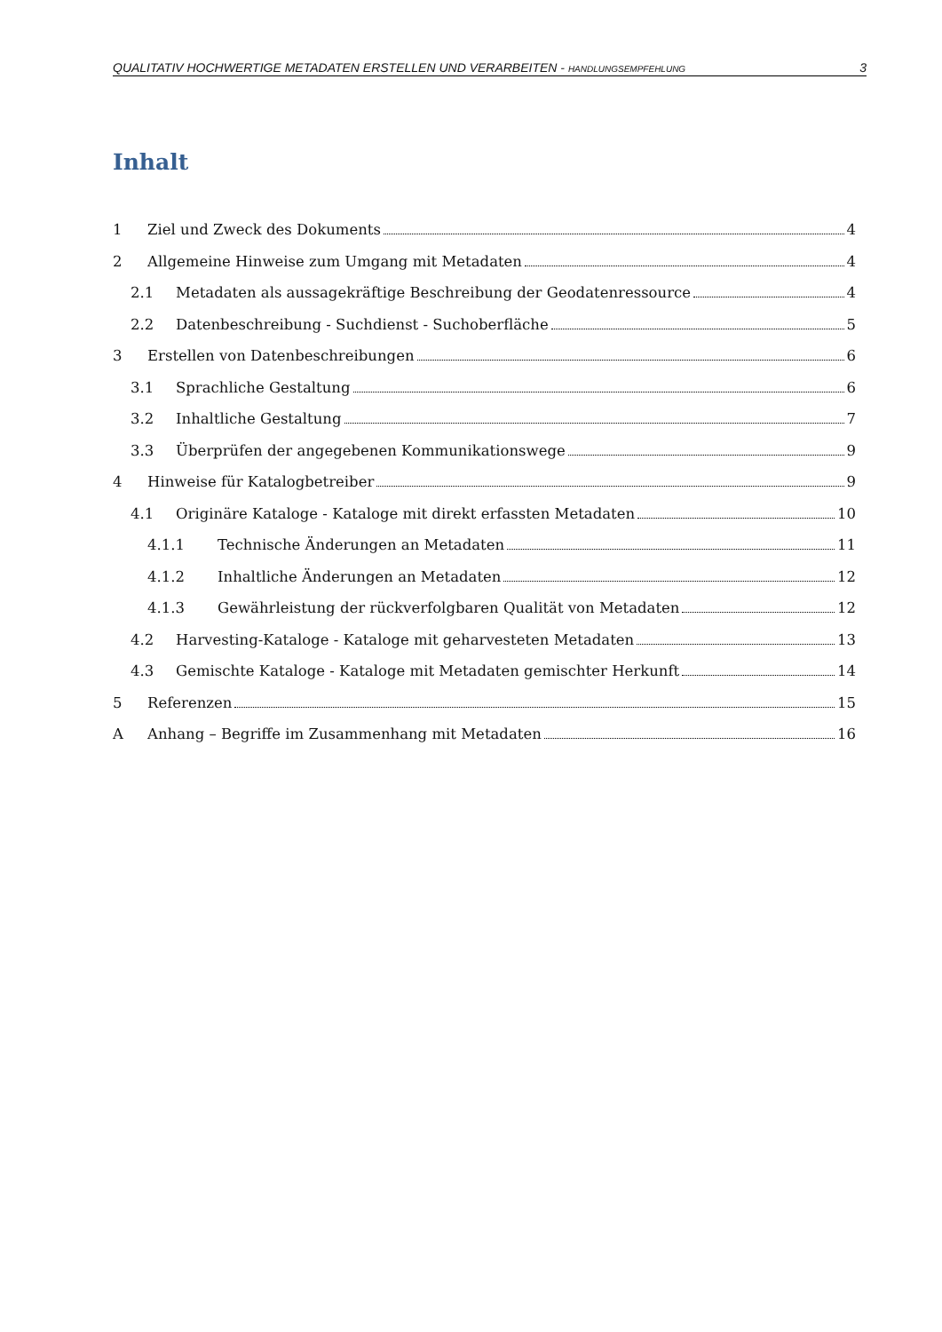QUALITATIV HOCHWERTIGE METADATEN ERSTELLEN UND VERARBEITEN - HANDLUNGSEMPFEHLUNG 3
Inhalt
1 Ziel und Zweck des Dokuments 4
2 Allgemeine Hinweise zum Umgang mit Metadaten 4
2.1 Metadaten als aussagekräftige Beschreibung der Geodatenressource 4
2.2 Datenbeschreibung - Suchdienst - Suchoberfläche 5
3 Erstellen von Datenbeschreibungen 6
3.1 Sprachliche Gestaltung 6
3.2 Inhaltliche Gestaltung 7
3.3 Überprüfen der angegebenen Kommunikationswege 9
4 Hinweise für Katalogbetreiber 9
4.1 Originäre Kataloge - Kataloge mit direkt erfassten Metadaten 10
4.1.1 Technische Änderungen an Metadaten 11
4.1.2 Inhaltliche Änderungen an Metadaten 12
4.1.3 Gewährleistung der rückverfolgbaren Qualität von Metadaten 12
4.2 Harvesting-Kataloge - Kataloge mit geharvesteten Metadaten 13
4.3 Gemischte Kataloge - Kataloge mit Metadaten gemischter Herkunft 14
5 Referenzen 15
A Anhang – Begriffe im Zusammenhang mit Metadaten 16